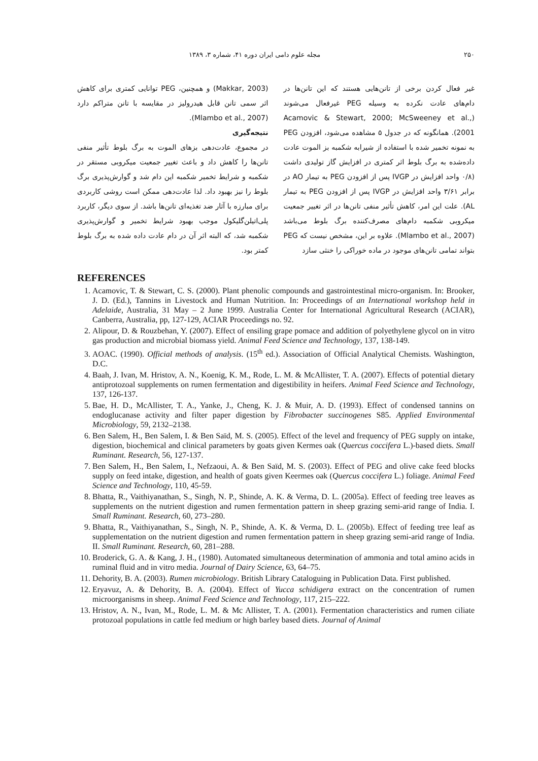۲۵۰ مجله علوم دامی ایران دوره ۴۱، شماره ۳، ۱۳۸۹
غیر فعال کردن برخی از تانن‌هایی هستند که این تانن‌ها در دام‌های عادت نکرده به وسیله PEG غیرفعال می‌شوند (Acamovic & Stewart, 2000; McSweeney et al., 2001). همانگونه که در جدول ۵ مشاهده می‌شود، افزودن PEG به نمونه تخمیر شده با استفاده از شیرابه شکمبه بز الموت عادت داده‌شده به برگ بلوط اثر کمتری در افزایش گاز تولیدی داشت (۰/۸ واحد افزایش در IVGP پس از افزودن PEG به تیمار AO در برابر ۳/۶۱ واحد افزایش در IVGP پس از افزودن PEG به تیمار AL). علت این امر، کاهش تأثیر منفی تانن‌ها در اثر تغییر جمعیت میکروبی شکمبه دام‌های مصرف‌کننده برگ بلوط می‌باشد (Mlambo et al., 2007). علاوه بر این، مشخص نیست که PEG بتواند تمامی تانن‌های موجود در ماده خوراکی را خنثی سازد
(Makkar, 2003) و همچنین، PEG توانایی کمتری برای کاهش اثر سمی تانن قابل هیدرولیز در مقایسه با تانن متراکم دارد (Mlambo et al., 2007).
نتیجه‌گیری
در مجموع، عادت‌دهی بزهای الموت به برگ بلوط تأثیر منفی تانن‌ها را کاهش داد و باعث تغییر جمعیت میکروبی مستقر در شکمبه و شرایط تخمیر شکمبه این دام شد و گوارش‌پذیری برگ بلوط را نیز بهبود داد. لذا عادت‌دهی ممکن است روشی کاربردی برای مبارزه با آثار ضد تغذیه‌ای تانن‌ها باشد. از سوی دیگر، کاربرد پلی‌اتیلن‌گلیکول موجب بهبود شرایط تخمیر و گوارش‌پذیری شکمبه شد، که البته اثر آن در دام عادت داده شده به برگ بلوط کمتر بود.
REFERENCES
1. Acamovic, T. & Stewart, C. S. (2000). Plant phenolic compounds and gastrointestinal micro-organism. In: Brooker, J. D. (Ed.), Tannins in Livestock and Human Nutrition. In: Proceedings of an International workshop held in Adelaide, Australia, 31 May – 2 June 1999. Australia Center for International Agricultural Research (ACIAR), Canberra, Australia, pp, 127-129, ACIAR Proceedings no. 92.
2. Alipour, D. & Rouzbehan, Y. (2007). Effect of ensiling grape pomace and addition of polyethylene glycol on in vitro gas production and microbial biomass yield. Animal Feed Science and Technology, 137, 138-149.
3. AOAC. (1990). Official methods of analysis. (15<sup>th</sup> ed.). Association of Official Analytical Chemists. Washington, D.C.
4. Baah, J. Ivan, M. Hristov, A. N., Koenig, K. M., Rode, L. M. & McAllister, T. A. (2007). Effects of potential dietary antiprotozoal supplements on rumen fermentation and digestibility in heifers. Animal Feed Science and Technology, 137, 126-137.
5. Bae, H. D., McAllister, T. A., Yanke, J., Cheng, K. J. & Muir, A. D. (1993). Effect of condensed tannins on endoglucanase activity and filter paper digestion by Fibrobacter succinogenes S85. Applied Environmental Microbiology, 59, 2132–2138.
6. Ben Salem, H., Ben Salem, I. & Ben Saïd, M. S. (2005). Effect of the level and frequency of PEG supply on intake, digestion, biochemical and clinical parameters by goats given Kermes oak (Quercus coccifera L.)-based diets. Small Ruminant. Research, 56, 127-137.
7. Ben Salem, H., Ben Salem, I., Nefzaoui, A. & Ben Saïd, M. S. (2003). Effect of PEG and olive cake feed blocks supply on feed intake, digestion, and health of goats given Keermes oak (Quercus coccifera L.) foliage. Animal Feed Science and Technology, 110, 45-59.
8. Bhatta, R., Vaithiyanathan, S., Singh, N. P., Shinde, A. K. & Verma, D. L. (2005a). Effect of feeding tree leaves as supplements on the nutrient digestion and rumen fermentation pattern in sheep grazing semi-arid range of India. I. Small Ruminant. Research, 60, 273–280.
9. Bhatta, R., Vaithiyanathan, S., Singh, N. P., Shinde, A. K. & Verma, D. L. (2005b). Effect of feeding tree leaf as supplementation on the nutrient digestion and rumen fermentation pattern in sheep grazing semi-arid range of India. II. Small Ruminant. Research, 60, 281–288.
10. Broderick, G. A. & Kang, J. H., (1980). Automated simultaneous determination of ammonia and total amino acids in ruminal fluid and in vitro media. Journal of Dairy Science, 63, 64–75.
11. Dehority, B. A. (2003). Rumen microbiology. British Library Cataloguing in Publication Data. First published.
12. Eryavuz, A. & Dehority, B. A. (2004). Effect of Yucca schidigera extract on the concentration of rumen microorganisms in sheep. Animal Feed Science and Technology, 117, 215–222.
13. Hristov, A. N., Ivan, M., Rode, L. M. & Mc Allister, T. A. (2001). Fermentation characteristics and rumen ciliate protozoal populations in cattle fed medium or high barley based diets. Journal of Animal